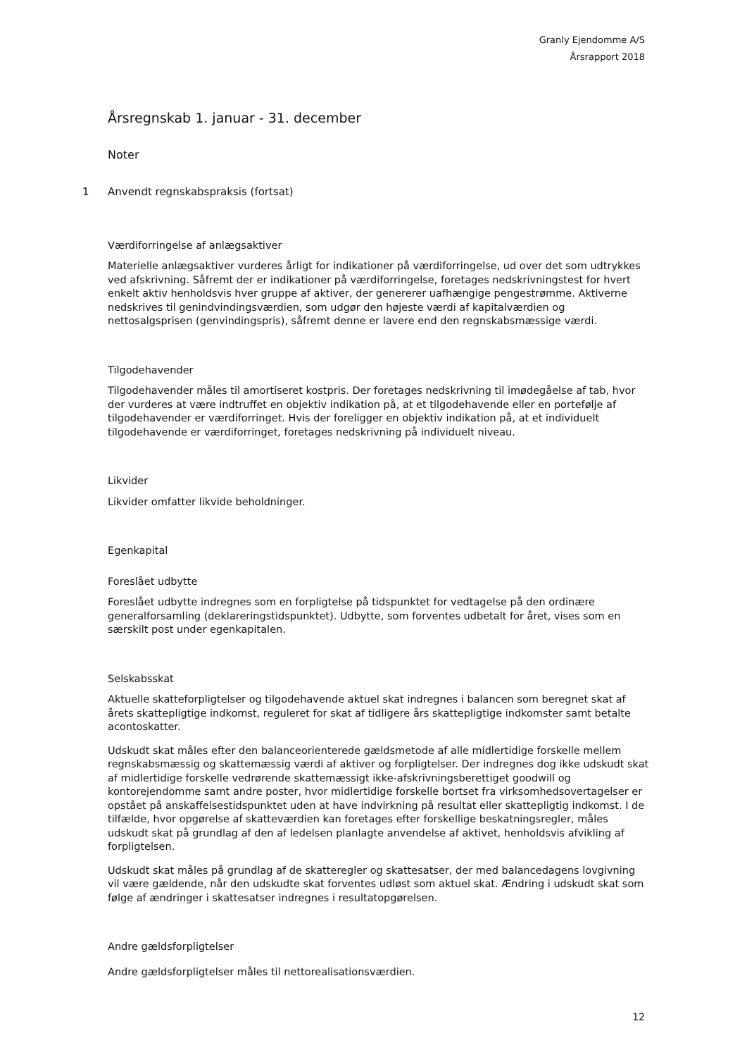Granly Ejendomme A/S
Årsrapport 2018
Årsregnskab 1. januar - 31. december
Noter
1 Anvendt regnskabspraksis (fortsat)
Værdiforringelse af anlægsaktiver
Materielle anlægsaktiver vurderes årligt for indikationer på værdiforringelse, ud over det som udtrykkes ved afskrivning. Såfremt der er indikationer på værdiforringelse, foretages nedskrivningstest for hvert enkelt aktiv henholdsvis hver gruppe af aktiver, der genererer uafhængige pengestrømme. Aktiverne nedskrives til genindvindingsværdien, som udgør den højeste værdi af kapitalværdien og nettosalgsprisen (genvindingspris), såfremt denne er lavere end den regnskabsmæssige værdi.
Tilgodehavender
Tilgodehavender måles til amortiseret kostpris. Der foretages nedskrivning til imødegåelse af tab, hvor der vurderes at være indtruffet en objektiv indikation på, at et tilgodehavende eller en portefølje af tilgodehavender er værdiforringet. Hvis der foreligger en objektiv indikation på, at et individuelt tilgodehavende er værdiforringet, foretages nedskrivning på individuelt niveau.
Likvider
Likvider omfatter likvide beholdninger.
Egenkapital
Foreslået udbytte
Foreslået udbytte indregnes som en forpligtelse på tidspunktet for vedtagelse på den ordinære generalforsamling (deklareringstidspunktet). Udbytte, som forventes udbetalt for året, vises som en særskilt post under egenkapitalen.
Selskabsskat
Aktuelle skatteforpligtelser og tilgodehavende aktuel skat indregnes i balancen som beregnet skat af årets skattepligtige indkomst, reguleret for skat af tidligere års skattepligtige indkomster samt betalte acontoskatter.
Udskudt skat måles efter den balanceorienterede gældsmetode af alle midlertidige forskelle mellem regnskabsmæssig og skattemæssig værdi af aktiver og forpligtelser. Der indregnes dog ikke udskudt skat af midlertidige forskelle vedrørende skattemæssigt ikke-afskrivningsberettiget goodwill og kontorejendomme samt andre poster, hvor midlertidige forskelle bortset fra virksomhedsovertagelser er opstået på anskaffelsestidspunktet uden at have indvirkning på resultat eller skattepligtig indkomst. I de tilfælde, hvor opgørelse af skatteværdien kan foretages efter forskellige beskatningsregler, måles udskudt skat på grundlag af den af ledelsen planlagte anvendelse af aktivet, henholdsvis afvikling af forpligtelsen.
Udskudt skat måles på grundlag af de skatteregler og skattesatser, der med balancedagens lovgivning vil være gældende, når den udskudte skat forventes udløst som aktuel skat. Ændring i udskudt skat som følge af ændringer i skattesatser indregnes i resultatopgørelsen.
Andre gældsforpligtelser
Andre gældsforpligtelser måles til nettorealisationsværdien.
12